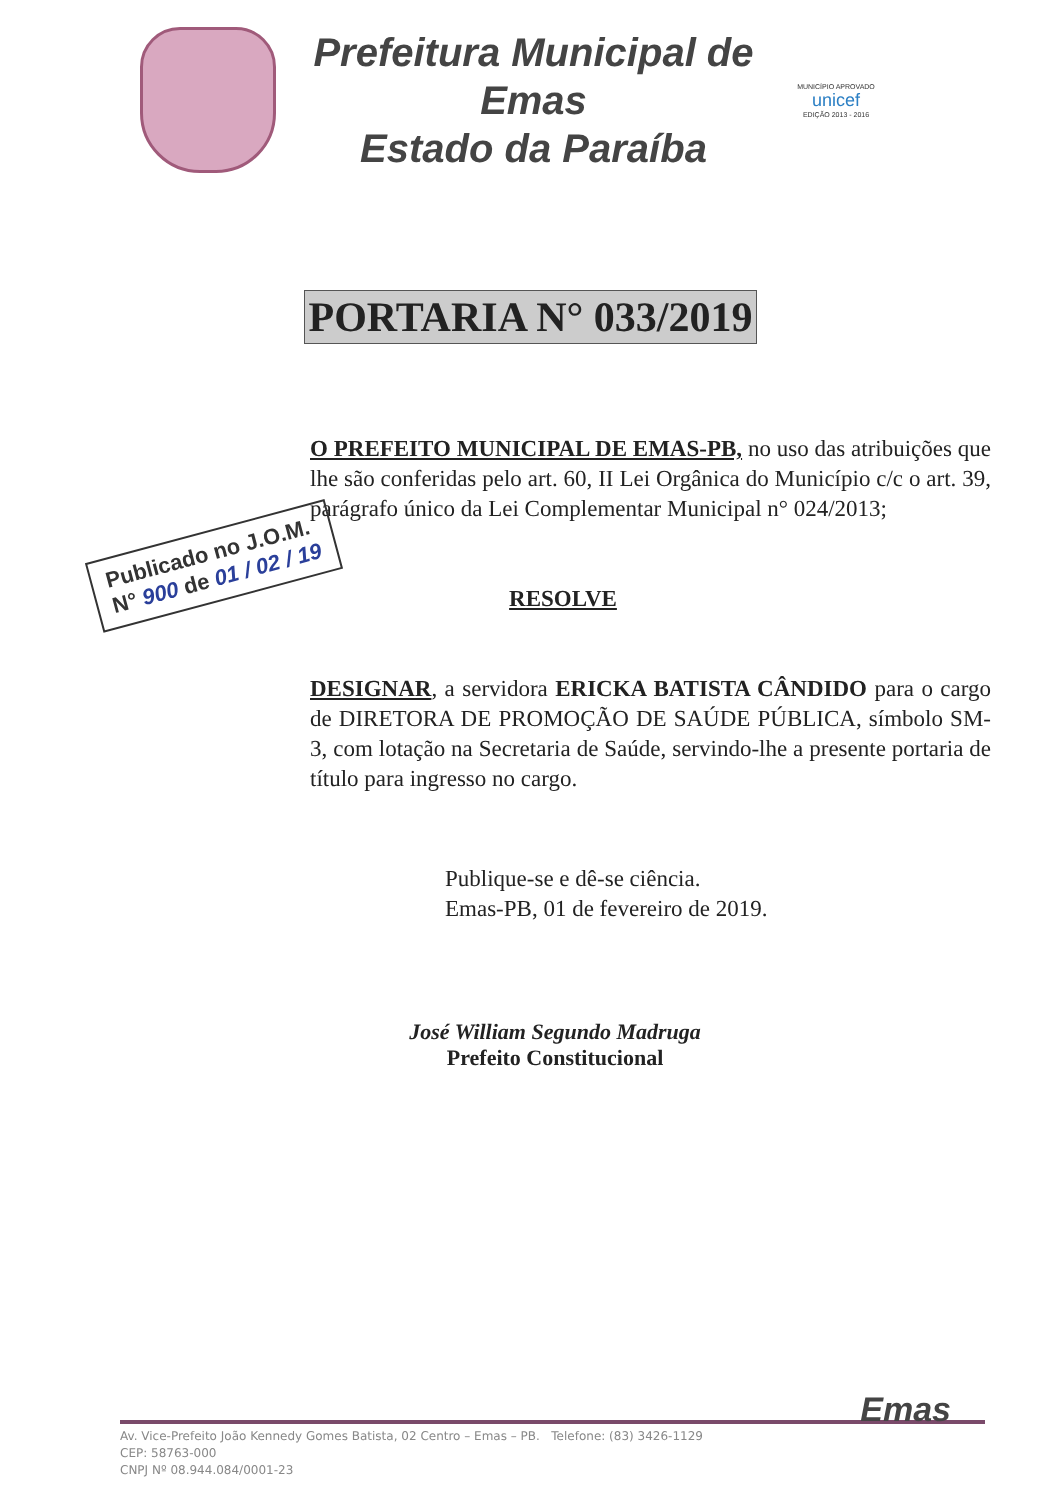Prefeitura Municipal de Emas
Estado da Paraíba
MUNICÍPIO APROVADO
unicef
EDIÇÃO 2013 - 2016
PORTARIA N° 033/2019
O PREFEITO MUNICIPAL DE EMAS-PB, no uso das atribuições que lhe são conferidas pelo art. 60, II Lei Orgânica do Município c/c o art. 39, parágrafo único da Lei Complementar Municipal n° 024/2013;
RESOLVE
DESIGNAR, a servidora ERICKA BATISTA CÂNDIDO para o cargo de DIRETORA DE PROMOÇÃO DE SAÚDE PÚBLICA, símbolo SM-3, com lotação na Secretaria de Saúde, servindo-lhe a presente portaria de título para ingresso no cargo.
Publicado no J.O.M.
N° 900 de 01 / 02 / 19
Publique-se e dê-se ciência.
Emas-PB, 01 de fevereiro de 2019.
José William Segundo Madruga
Prefeito Constitucional
Av. Vice-Prefeito João Kennedy Gomes Batista, 02 Centro – Emas – PB. Telefone: (83) 3426-1129
CEP: 58763-000
CNPJ Nº 08.944.084/0001-23
Emas